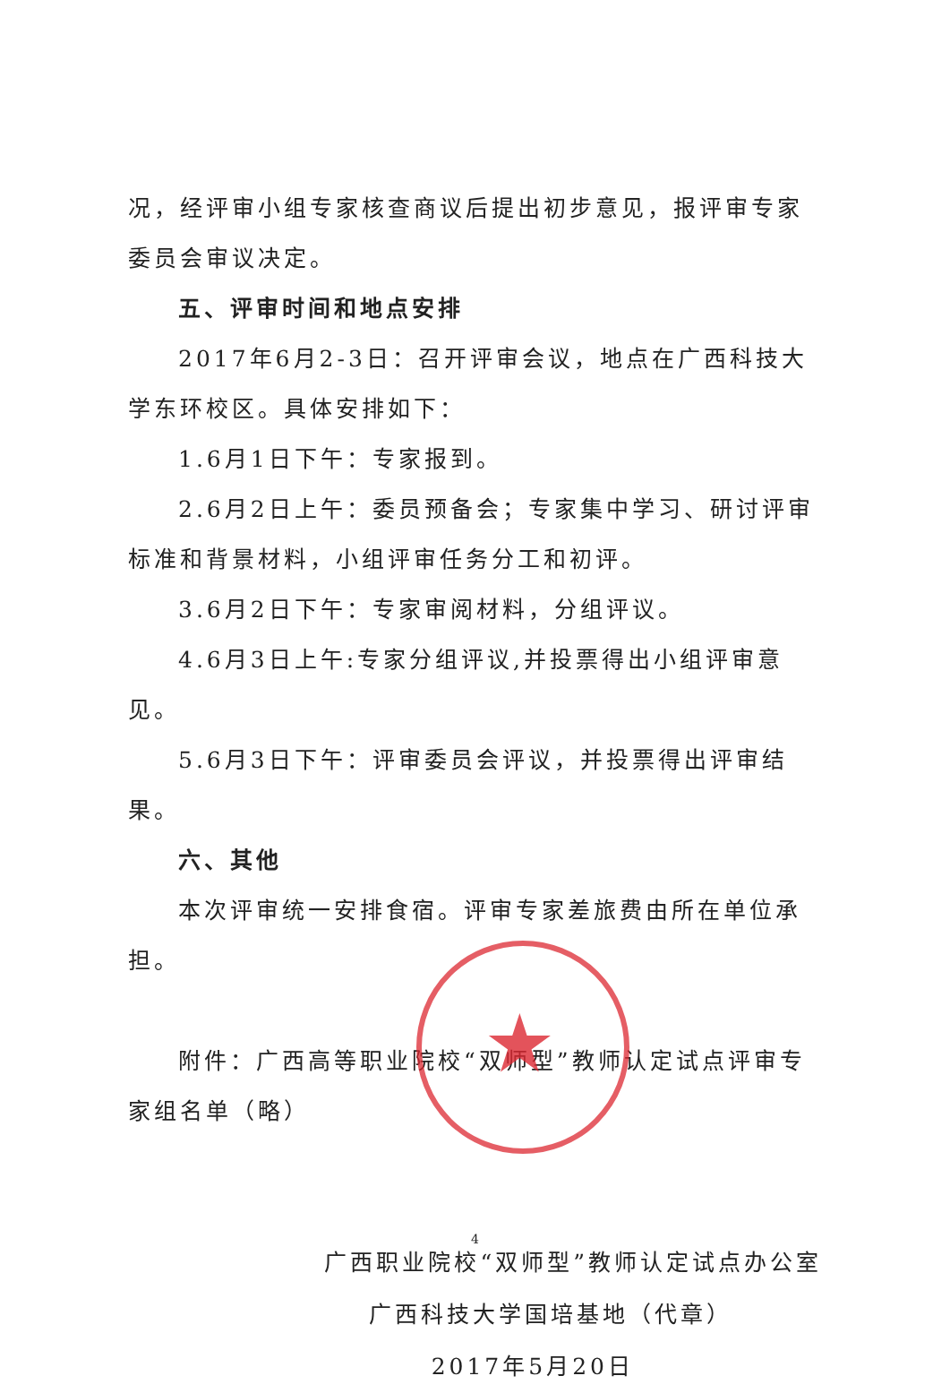★
况，经评审小组专家核查商议后提出初步意见，报评审专家委员会审议决定。
五、评审时间和地点安排
2017年6月2-3日：召开评审会议，地点在广西科技大学东环校区。具体安排如下：
1.6月1日下午：专家报到。
2.6月2日上午：委员预备会；专家集中学习、研讨评审标准和背景材料，小组评审任务分工和初评。
3.6月2日下午：专家审阅材料，分组评议。
4.6月3日上午:专家分组评议,并投票得出小组评审意见。
5.6月3日下午：评审委员会评议，并投票得出评审结果。
六、其他
本次评审统一安排食宿。评审专家差旅费由所在单位承担。
附件：广西高等职业院校“双师型”教师认定试点评审专家组名单（略）
广西职业院校“双师型”教师认定试点办公室
广西科技大学国培基地（代章）
2017年5月20日
4